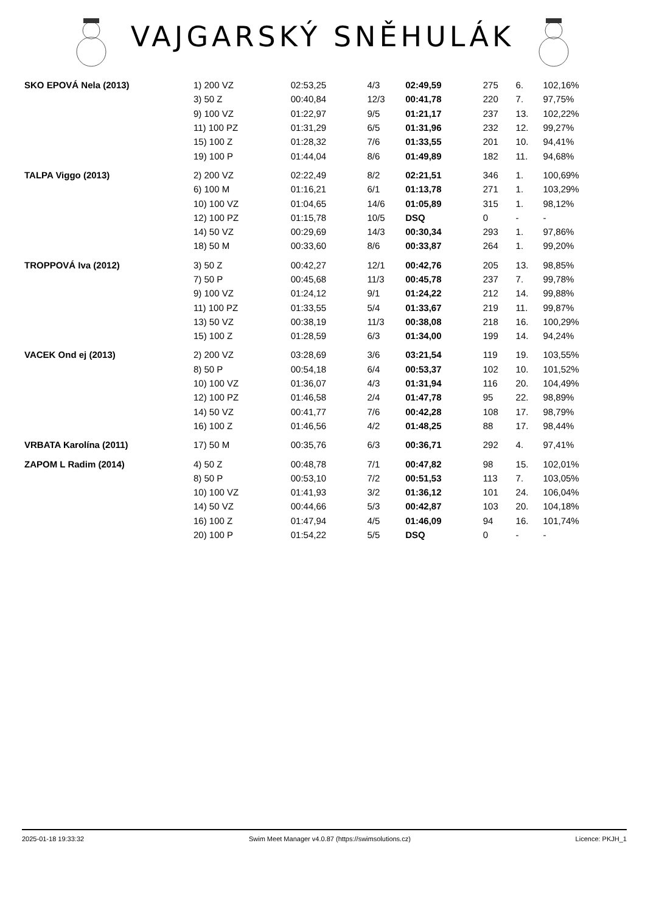VAJGARSKÝ SNĚHULÁK
| SKO EPOVÁ Nela (2013) | 1) 200 VZ | 02:53,25 | 4/3 | 02:49,59 | 275 | 6. | 102,16% |
| | 3) 50 Z | 00:40,84 | 12/3 | 00:41,78 | 220 | 7. | 97,75% |
| | 9) 100 VZ | 01:22,97 | 9/5 | 01:21,17 | 237 | 13. | 102,22% |
| | 11) 100 PZ | 01:31,29 | 6/5 | 01:31,96 | 232 | 12. | 99,27% |
| | 15) 100 Z | 01:28,32 | 7/6 | 01:33,55 | 201 | 10. | 94,41% |
| | 19) 100 P | 01:44,04 | 8/6 | 01:49,89 | 182 | 11. | 94,68% |
| TALPA Viggo (2013) | 2) 200 VZ | 02:22,49 | 8/2 | 02:21,51 | 346 | 1. | 100,69% |
| | 6) 100 M | 01:16,21 | 6/1 | 01:13,78 | 271 | 1. | 103,29% |
| | 10) 100 VZ | 01:04,65 | 14/6 | 01:05,89 | 315 | 1. | 98,12% |
| | 12) 100 PZ | 01:15,78 | 10/5 | DSQ | 0 | - | - |
| | 14) 50 VZ | 00:29,69 | 14/3 | 00:30,34 | 293 | 1. | 97,86% |
| | 18) 50 M | 00:33,60 | 8/6 | 00:33,87 | 264 | 1. | 99,20% |
| TROPPOVÁ Iva (2012) | 3) 50 Z | 00:42,27 | 12/1 | 00:42,76 | 205 | 13. | 98,85% |
| | 7) 50 P | 00:45,68 | 11/3 | 00:45,78 | 237 | 7. | 99,78% |
| | 9) 100 VZ | 01:24,12 | 9/1 | 01:24,22 | 212 | 14. | 99,88% |
| | 11) 100 PZ | 01:33,55 | 5/4 | 01:33,67 | 219 | 11. | 99,87% |
| | 13) 50 VZ | 00:38,19 | 11/3 | 00:38,08 | 218 | 16. | 100,29% |
| | 15) 100 Z | 01:28,59 | 6/3 | 01:34,00 | 199 | 14. | 94,24% |
| VACEK Ond ej (2013) | 2) 200 VZ | 03:28,69 | 3/6 | 03:21,54 | 119 | 19. | 103,55% |
| | 8) 50 P | 00:54,18 | 6/4 | 00:53,37 | 102 | 10. | 101,52% |
| | 10) 100 VZ | 01:36,07 | 4/3 | 01:31,94 | 116 | 20. | 104,49% |
| | 12) 100 PZ | 01:46,58 | 2/4 | 01:47,78 | 95 | 22. | 98,89% |
| | 14) 50 VZ | 00:41,77 | 7/6 | 00:42,28 | 108 | 17. | 98,79% |
| | 16) 100 Z | 01:46,56 | 4/2 | 01:48,25 | 88 | 17. | 98,44% |
| VRBATA Karolína (2011) | 17) 50 M | 00:35,76 | 6/3 | 00:36,71 | 292 | 4. | 97,41% |
| ZAPOM L Radim (2014) | 4) 50 Z | 00:48,78 | 7/1 | 00:47,82 | 98 | 15. | 102,01% |
| | 8) 50 P | 00:53,10 | 7/2 | 00:51,53 | 113 | 7. | 103,05% |
| | 10) 100 VZ | 01:41,93 | 3/2 | 01:36,12 | 101 | 24. | 106,04% |
| | 14) 50 VZ | 00:44,66 | 5/3 | 00:42,87 | 103 | 20. | 104,18% |
| | 16) 100 Z | 01:47,94 | 4/5 | 01:46,09 | 94 | 16. | 101,74% |
| | 20) 100 P | 01:54,22 | 5/5 | DSQ | 0 | - | - |
2025-01-18 19:33:32 Swim Meet Manager v4.0.87 (https://swimsolutions.cz) Licence: PKJH_1